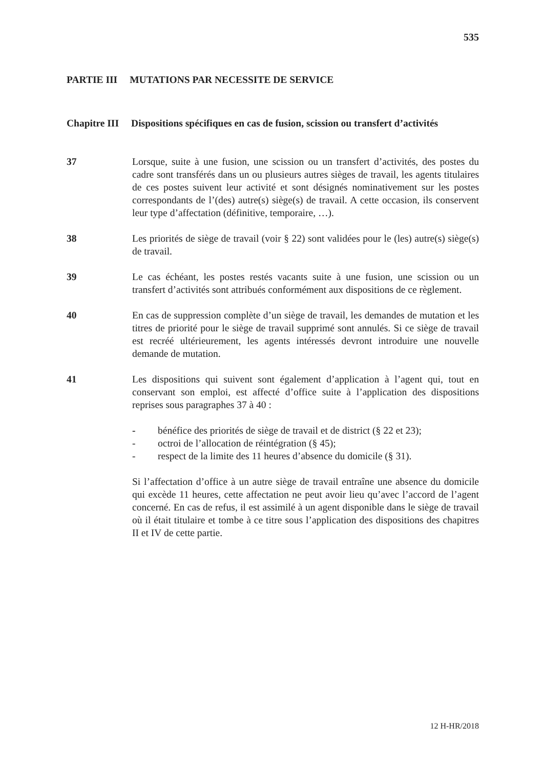535
PARTIE III MUTATIONS PAR NECESSITE DE SERVICE
Chapitre III Dispositions spécifiques en cas de fusion, scission ou transfert d’activités
37 Lorsque, suite à une fusion, une scission ou un transfert d’activités, des postes du cadre sont transférés dans un ou plusieurs autres sièges de travail, les agents titulaires de ces postes suivent leur activité et sont désignés nominativement sur les postes correspondants de l’(des) autre(s) siège(s) de travail. A cette occasion, ils conservent leur type d’affectation (définitive, temporaire, …).
38 Les priorités de siège de travail (voir § 22) sont validées pour le (les) autre(s) siège(s) de travail.
39 Le cas échéant, les postes restés vacants suite à une fusion, une scission ou un transfert d’activités sont attribués conformément aux dispositions de ce règlement.
40 En cas de suppression complète d’un siège de travail, les demandes de mutation et les titres de priorité pour le siège de travail supprimé sont annulés. Si ce siège de travail est recréé ultérieurement, les agents intéressés devront introduire une nouvelle demande de mutation.
41 Les dispositions qui suivent sont également d’application à l’agent qui, tout en conservant son emploi, est affecté d’office suite à l’application des dispositions reprises sous paragraphes 37 à 40 :
- bénéfice des priorités de siège de travail et de district (§ 22 et 23);
- octroi de l’allocation de réintégration (§ 45);
- respect de la limite des 11 heures d’absence du domicile (§ 31).
Si l’affectation d’office à un autre siège de travail entraîne une absence du domicile qui excède 11 heures, cette affectation ne peut avoir lieu qu’avec l’accord de l’agent concerné. En cas de refus, il est assimilé à un agent disponible dans le siège de travail où il était titulaire et tombe à ce titre sous l’application des dispositions des chapitres II et IV de cette partie.
12 H-HR/2018